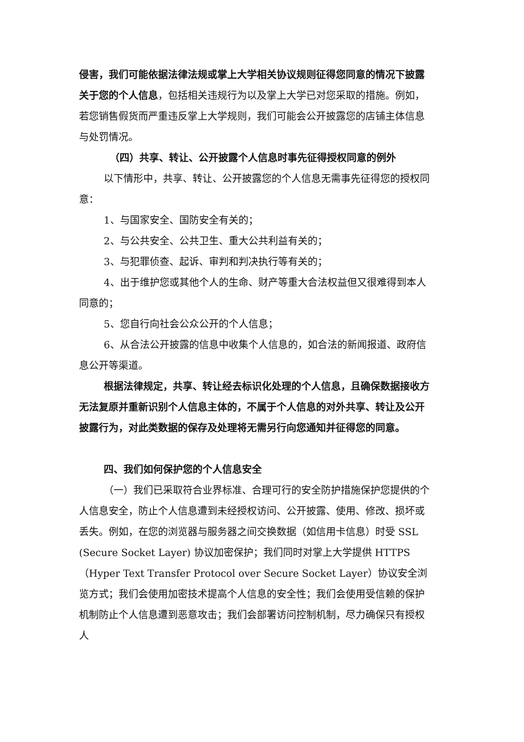侵害，我们可能依据法律法规或掌上大学相关协议规则征得您同意的情况下披露关于您的个人信息，包括相关违规行为以及掌上大学已对您采取的措施。例如，若您销售假货而严重违反掌上大学规则，我们可能会公开披露您的店铺主体信息与处罚情况。
（四）共享、转让、公开披露个人信息时事先征得授权同意的例外
以下情形中，共享、转让、公开披露您的个人信息无需事先征得您的授权同意：
1、与国家安全、国防安全有关的；
2、与公共安全、公共卫生、重大公共利益有关的；
3、与犯罪侦查、起诉、审判和判决执行等有关的；
4、出于维护您或其他个人的生命、财产等重大合法权益但又很难得到本人同意的；
5、您自行向社会公众公开的个人信息；
6、从合法公开披露的信息中收集个人信息的，如合法的新闻报道、政府信息公开等渠道。
根据法律规定，共享、转让经去标识化处理的个人信息，且确保数据接收方无法复原并重新识别个人信息主体的，不属于个人信息的对外共享、转让及公开披露行为，对此类数据的保存及处理将无需另行向您通知并征得您的同意。
四、我们如何保护您的个人信息安全
（一）我们已采取符合业界标准、合理可行的安全防护措施保护您提供的个人信息安全，防止个人信息遭到未经授权访问、公开披露、使用、修改、损坏或丢失。例如，在您的浏览器与服务器之间交换数据（如信用卡信息）时受 SSL (Secure Socket Layer) 协议加密保护；我们同时对掌上大学提供 HTTPS（Hyper Text Transfer Protocol over Secure Socket Layer）协议安全浏览方式；我们会使用加密技术提高个人信息的安全性；我们会使用受信赖的保护机制防止个人信息遭到恶意攻击；我们会部署访问控制机制，尽力确保只有授权人